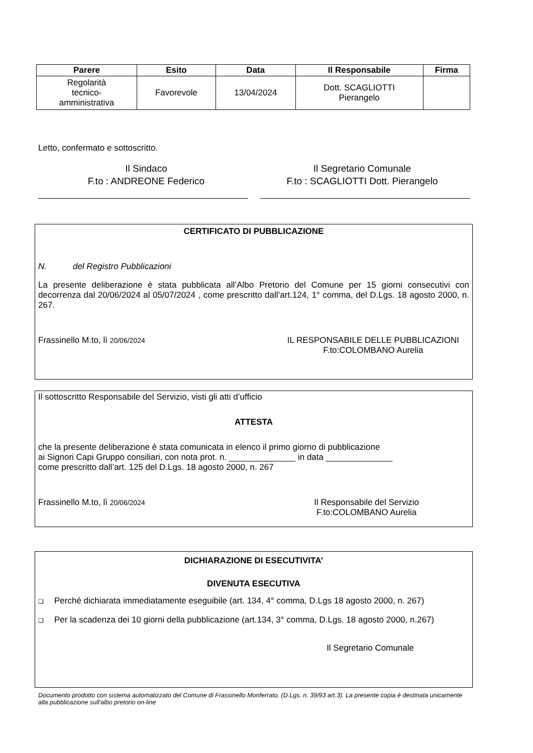| Parere | Esito | Data | Il Responsabile | Firma |
| --- | --- | --- | --- | --- |
| Regolarità tecnico- amministrativa | Favorevole | 13/04/2024 | Dott. SCAGLIOTTI Pierangelo | |
Letto, confermato e sottoscritto.
Il Sindaco
F.to : ANDREONE Federico
Il Segretario Comunale
F.to : SCAGLIOTTI Dott. Pierangelo
CERTIFICATO DI PUBBLICAZIONE
N. del Registro Pubblicazioni
La presente deliberazione è stata pubblicata all’Albo Pretorio del Comune per 15 giorni consecutivi con decorrenza dal 20/06/2024 al 05/07/2024 , come prescritto dall’art.124, 1° comma, del D.Lgs. 18 agosto 2000, n. 267.
Frassinello M.to, lì 20/06/2024 IL RESPONSABILE DELLE PUBBLICAZIONI
F.to:COLOMBANO Aurelia
Il sottoscritto Responsabile del Servizio, visti gli atti d’ufficio
ATTESTA
che la presente deliberazione è stata comunicata in elenco il primo giorno di pubblicazione
ai Signori Capi Gruppo consiliari, con nota prot. n. ______________ in data ______________
come prescritto dall’art. 125 del D.Lgs. 18 agosto 2000, n. 267
Frassinello M.to, lì 20/06/2024 Il Responsabile del Servizio
F.to:COLOMBANO Aurelia
DICHIARAZIONE DI ESECUTIVITA’
DIVENUTA ESECUTIVA
❑ Perché dichiarata immediatamente eseguibile (art. 134, 4° comma, D.Lgs 18 agosto 2000, n. 267)
❑ Per la scadenza dei 10 giorni della pubblicazione (art.134, 3° comma, D.Lgs. 18 agosto 2000, n.267)
Il Segretario Comunale
Documento prodotto con sistema automatizzato del Comune di Frassinello Monferrato. (D.Lgs. n. 39/93 art.3). La presente copia è destinata unicamente alla pubblicazione sull'albo pretorio on-line